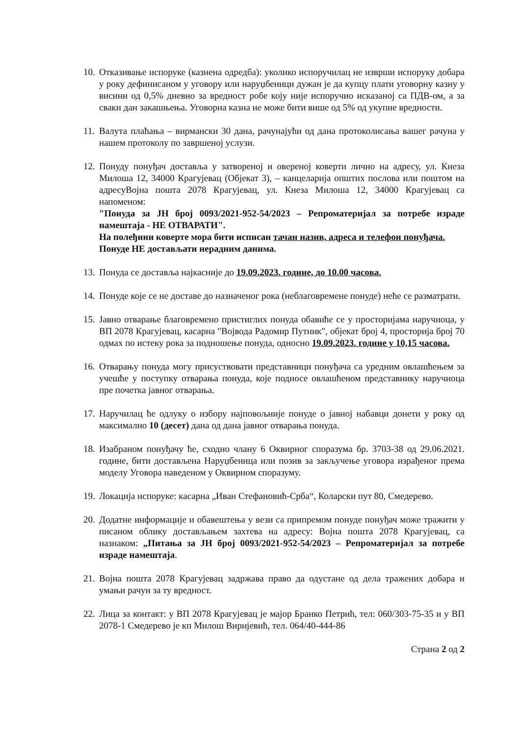10.
Отказивање испоруке (казнена одредба): уколико испоручилац не изврши испоруку добара у року дефинисаном у уговору или наруџбеници дужан је да купцу плати уговорну казну у висини од 0,5% дневно за вредност робе коју није испоручио исказаној са ПДВ-ом, а за сваки дан закашњења. Уговорна казна не може бити више од 5% од укупне вредности.
11.
Валута плаћања – вирмански 30 дана, рачунајући од дана протоколисања вашег рачуна у нашем протоколу по завршеној услузи.
12.
Понуду понуђач доставља у затвореној и овереној коверти лично на адресу, ул. Кнеза Милоша 12, 34000 Крагујевац (Објекат 3), – канцеларија општих послова или поштом на адресуВојна пошта 2078 Крагујевац, ул. Кнеза Милоша 12, 34000 Крагујевац са напоменом:
"Понуда за ЈН број 0093/2021-952-54/2023 – Репроматеријал за потребе израде намештаја - НЕ ОТВАРАТИ".
На полеђини коверте мора бити исписан тачан назив, адреса и телефон понуђача.
Понуде НЕ достављати нерадним данима.
13.
Понуда се доставља најкасније до 19.09.2023. године, до 10.00 часова.
14.
Понуде које се не доставе до назначеног рока (неблаговремене понуде) неће се разматрати.
15.
Јавно отварање благовремено пристиглих понуда обавиће се у просторијама наручиоца, у ВП 2078 Крагујевац, касарна "Војвода Радомир Путник", објекат број 4, просторија број 70 одмах по истеку рока за подношење понуда, односно 19.09.2023. године у 10,15 часова.
16.
Отварању понуда могу присуствовати представници понуђача са уредним овлашћењем за учешће у поступку отварања понуда, које подносе овлашћеном представнику наручиоца пре почетка јавног отварања.
17.
Наручилац ће одлуку о избору најповољније понуде о јавној набавци донети у року од максимално 10 (десет) дана од дана јавног отварања понуда.
18.
Изабраном понуђачу ће, сходно члану 6 Оквирног споразума бр. 3703-38 од 29.06.2021. године, бити достављена Наруџбеница или позив за закључење уговора израђеног према моделу Уговора наведеном у Оквирном споразуму.
19.
Локација испоруке: касарна „Иван Стефановић-Срба“, Коларски пут 80, Смедерево.
20.
Додатне информације и обавештења у вези са припремом понуде понуђач може тражити у писаном облику достављањем захтева на адресу: Војна пошта 2078 Крагујевац, са назнаком: „Питања за ЈН број 0093/2021-952-54/2023 – Репроматеријал за потребе израде намештаја.
21.
Војна пошта 2078 Крагујевац задржава право да одустане од дела тражених добара и умањи рачун за ту вредност.
22.
Лица за контакт: у ВП 2078 Крагујевац је мајор Бранко Петрић, тел: 060/303-75-35 и у ВП 2078-1 Смедерево је кп Милош Виријевић, тел. 064/40-444-86
Страна 2 од 2